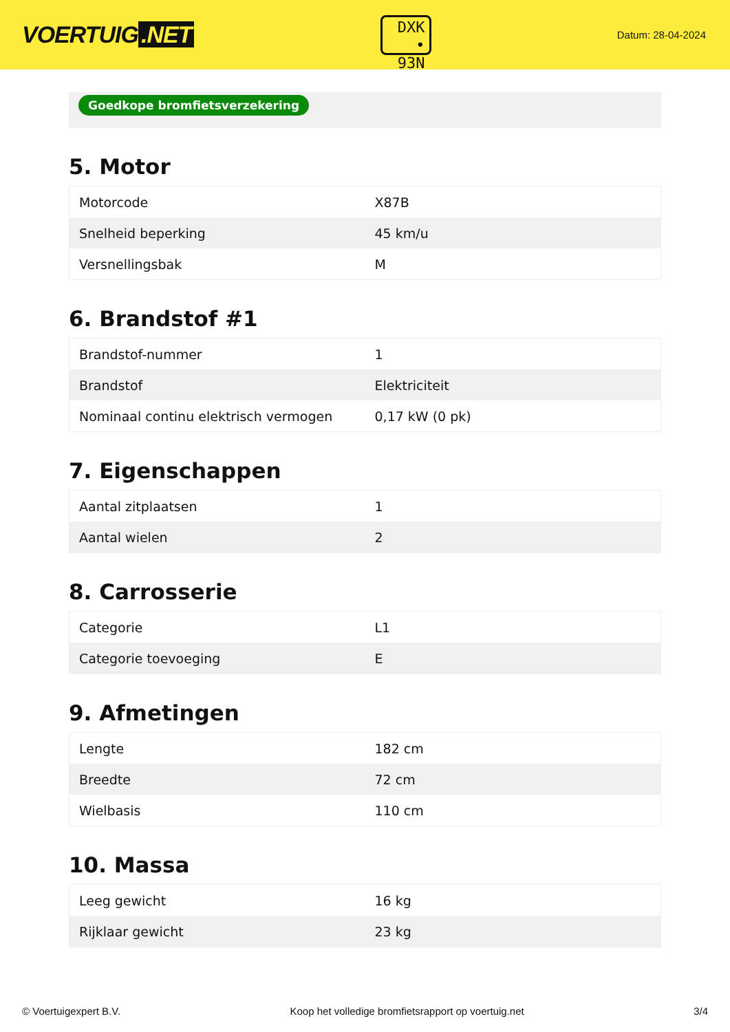VOERTUIG.NET
DXK
• 93N
Datum: 28-04-2024
Goedkope bromfietsverzekering
5. Motor
| Motorcode | X87B |
| Snelheid beperking | 45 km/u |
| Versnellingsbak | M |
6. Brandstof #1
| Brandstof-nummer | 1 |
| Brandstof | Elektriciteit |
| Nominaal continu elektrisch vermogen | 0,17 kW (0 pk) |
7. Eigenschappen
| Aantal zitplaatsen | 1 |
| Aantal wielen | 2 |
8. Carrosserie
| Categorie | L1 |
| Categorie toevoeging | E |
9. Afmetingen
| Lengte | 182 cm |
| Breedte | 72 cm |
| Wielbasis | 110 cm |
10. Massa
| Leeg gewicht | 16 kg |
| Rijklaar gewicht | 23 kg |
© Voertuigexpert B.V. Koop het volledige bromfietsrapport op voertuig.net 3/4